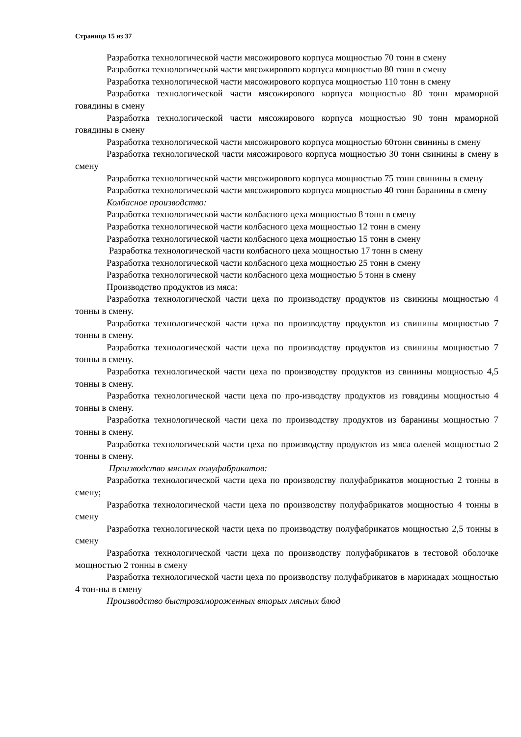Страница 15 из 37
Разработка технологической части мясожирового корпуса мощностью 70 тонн в смену
Разработка технологической части мясожирового корпуса мощностью 80 тонн в смену
Разработка технологической части мясожирового корпуса мощностью 110 тонн в смену
Разработка технологической части мясожирового корпуса мощностью 80 тонн мраморной говядины в смену
Разработка технологической части мясожирового корпуса мощностью 90 тонн мраморной говядины в смену
Разработка технологической части мясожирового корпуса мощностью 60тонн свинины в смену
Разработка технологической части мясожирового корпуса мощностью 30 тонн свинины в смену в смену
Разработка технологической части мясожирового корпуса мощностью 75 тонн свинины в смену
Разработка технологической части мясожирового корпуса мощностью 40 тонн баранины в смену
Колбасное производство:
Разработка технологической части колбасного цеха мощностью 8 тонн в смену
Разработка технологической части колбасного цеха мощностью 12 тонн в смену
Разработка технологической части колбасного цеха мощностью 15 тонн в смену
Разработка технологической части колбасного цеха мощностью 17 тонн в смену
Разработка технологической части колбасного цеха мощностью 25 тонн в смену
Разработка технологической части колбасного цеха мощностью 5 тонн в смену
Производство продуктов из мяса:
Разработка технологической части цеха по производству продуктов из свинины мощностью 4 тонны в смену.
Разработка технологической части цеха по производству продуктов из свинины мощностью 7 тонны в смену.
Разработка технологической части цеха по производству продуктов из свинины мощностью 7 тонны в смену.
Разработка технологической части цеха по производству продуктов из свинины мощностью 4,5 тонны в смену.
Разработка технологической части цеха по про-изводству продуктов из говядины мощностью 4 тонны в смену.
Разработка технологической части цеха по производству продуктов из баранины мощностью 7 тонны в смену.
Разработка технологической части цеха по производству продуктов из мяса оленей мощностью 2 тонны в смену.
Производство мясных полуфабрикатов:
Разработка технологической части цеха по производству полуфабрикатов мощностью 2 тонны в смену;
Разработка технологической части цеха по производству полуфабрикатов мощностью 4 тонны в смену
Разработка технологической части цеха по производству полуфабрикатов мощностью 2,5 тонны в смену
Разработка технологической части цеха по производству полуфабрикатов в тестовой оболочке мощностью 2 тонны в смену
Разработка технологической части цеха по производству полуфабрикатов в маринадах мощностью 4 тон-ны в смену
Производство быстрозамороженных вторых мясных блюд